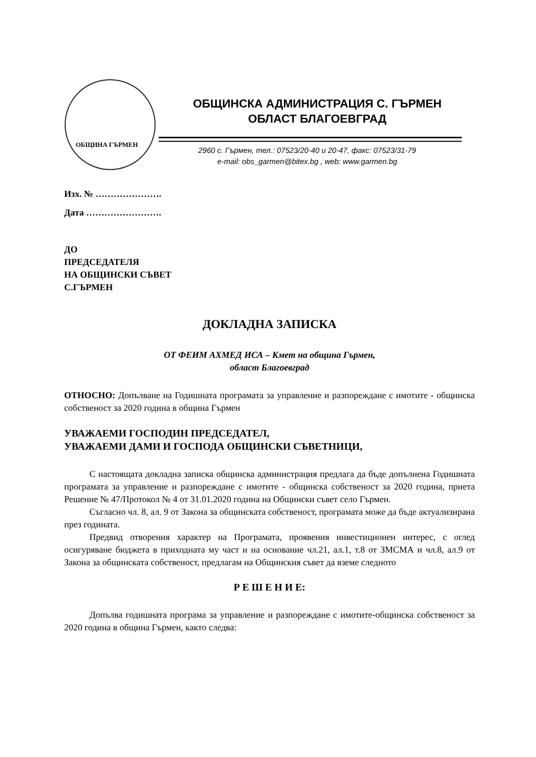ОБЩИНА ГЪРМЕН
ОБЩИНСКА АДМИНИСТРАЦИЯ С. ГЪРМЕН
ОБЛАСТ БЛАГОЕВГРАД
2960 с. Гърмен, тел.: 07523/20-40 и 20-47, факс: 07523/31-79
e-mail: obs_garmen@bitex.bg , web: www.garmen.bg
Изх. № ………………….
Дата …………………….
ДО
ПРЕДСЕДАТЕЛЯ
НА ОБЩИНСКИ СЪВЕТ
С.ГЪРМЕН
ДОКЛАДНА ЗАПИСКА
ОТ ФЕИМ АХМЕД ИСА – Кмет на община Гърмен,
област Благоевград
ОТНОСНО: Допълване на Годишната програмата за управление и разпореждане с имотите - общинска собственост за 2020 година в община Гърмен
УВАЖАЕМИ ГОСПОДИН ПРЕДСЕДАТЕЛ,
УВАЖАЕМИ ДАМИ И ГОСПОДА ОБЩИНСКИ СЪВЕТНИЦИ,
С настоящата докладна записка общинска администрация предлага да бъде допълнена Годишната програмата за управление и разпореждане с имотите - общинска собственост за 2020 година, приета Решение № 47/Протокол № 4 от 31.01.2020 година на Общински съвет село Гърмен.
Съгласно чл. 8, ал. 9 от Закона за общинската собственост, програмата може да бъде актуализирана през годината.
Предвид отворения характер на Програмата, проявения инвестиционен интерес, с оглед осигуряване бюджета в приходната му част и на основание чл.21, ал.1, т.8 от ЗМСМА и чл.8, ал.9 от Закона за общинската собственост, предлагам на Общинския съвет да вземе следното
Р Е Ш Е Н И Е:
Допълва годишната програма за управление и разпореждане с имотите-общинска собственост за 2020 година в община Гърмен, както следва: